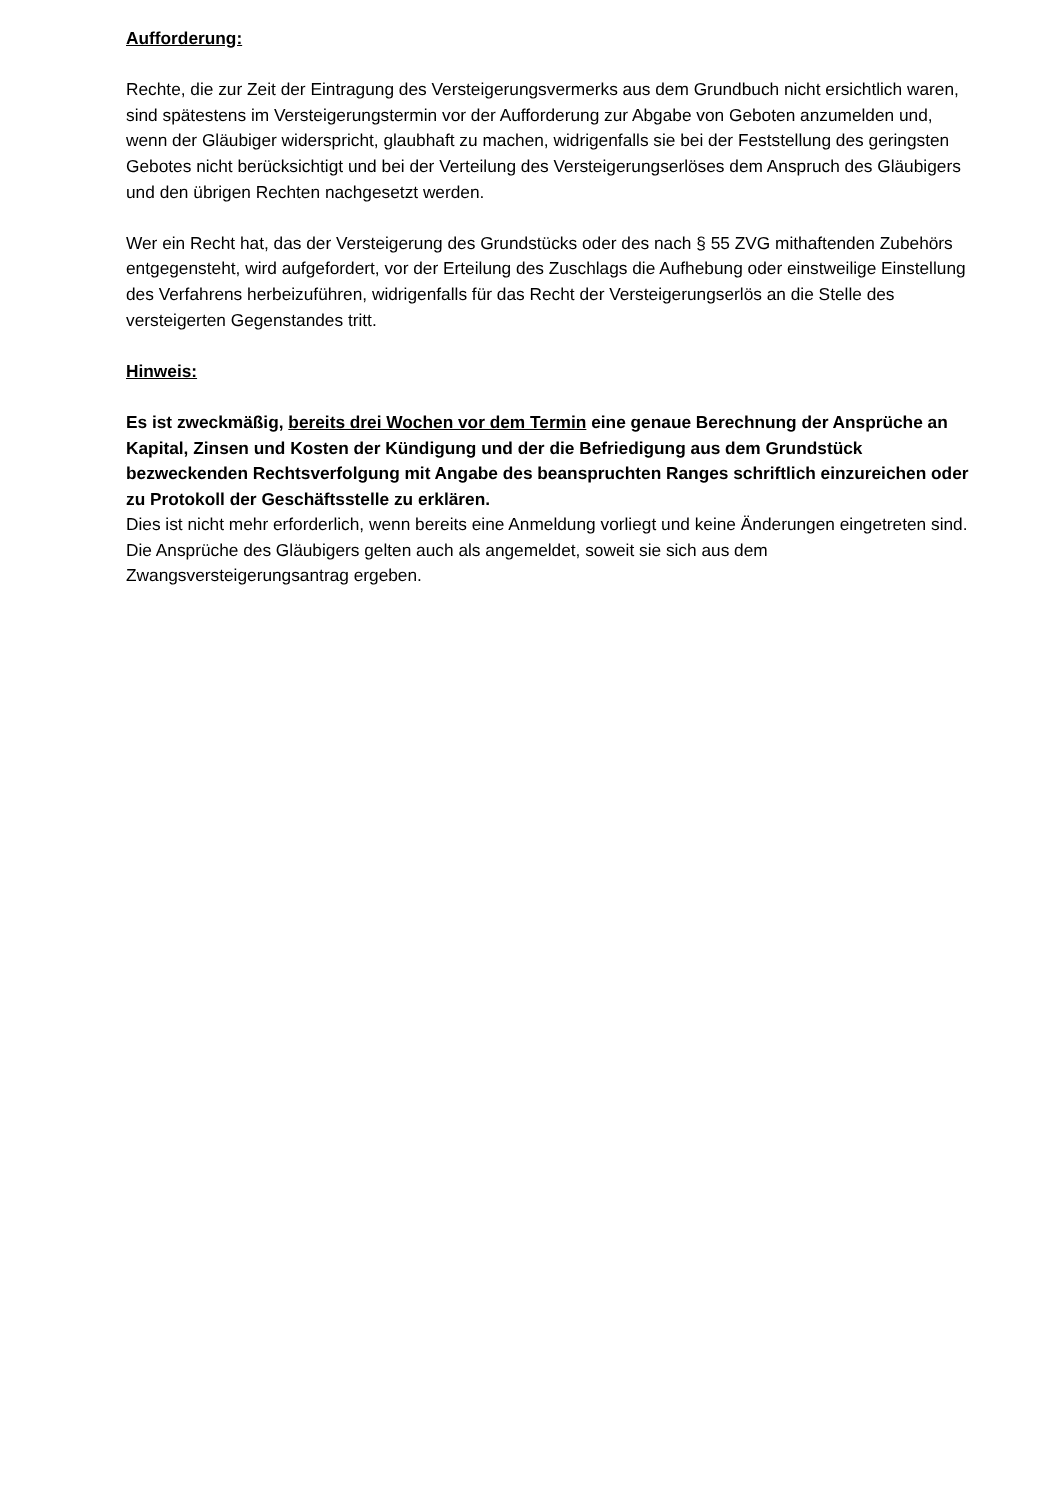Aufforderung:
Rechte, die zur Zeit der Eintragung des Versteigerungsvermerks aus dem Grundbuch nicht ersichtlich waren, sind spätestens im Versteigerungstermin vor der Aufforderung zur Abgabe von Geboten anzumelden und, wenn der Gläubiger widerspricht, glaubhaft zu machen, widrigenfalls sie bei der Feststellung des geringsten Gebotes nicht berücksichtigt und bei der Verteilung des Versteigerungserlöses dem Anspruch des Gläubigers und den übrigen Rechten nachgesetzt werden.
Wer ein Recht hat, das der Versteigerung des Grundstücks oder des nach § 55 ZVG mithaftenden Zubehörs entgegensteht, wird aufgefordert, vor der Erteilung des Zuschlags die Aufhebung oder einstweilige Einstellung des Verfahrens herbeizuführen, widrigenfalls für das Recht der Versteigerungserlös an die Stelle des versteigerten Gegenstandes tritt.
Hinweis:
Es ist zweckmäßig, bereits drei Wochen vor dem Termin eine genaue Berechnung der Ansprüche an Kapital, Zinsen und Kosten der Kündigung und der die Befriedigung aus dem Grundstück bezweckenden Rechtsverfolgung mit Angabe des beanspruchten Ranges schriftlich einzureichen oder zu Protokoll der Geschäftsstelle zu erklären.
Dies ist nicht mehr erforderlich, wenn bereits eine Anmeldung vorliegt und keine Änderungen eingetreten sind. Die Ansprüche des Gläubigers gelten auch als angemeldet, soweit sie sich aus dem Zwangsversteigerungsantrag ergeben.